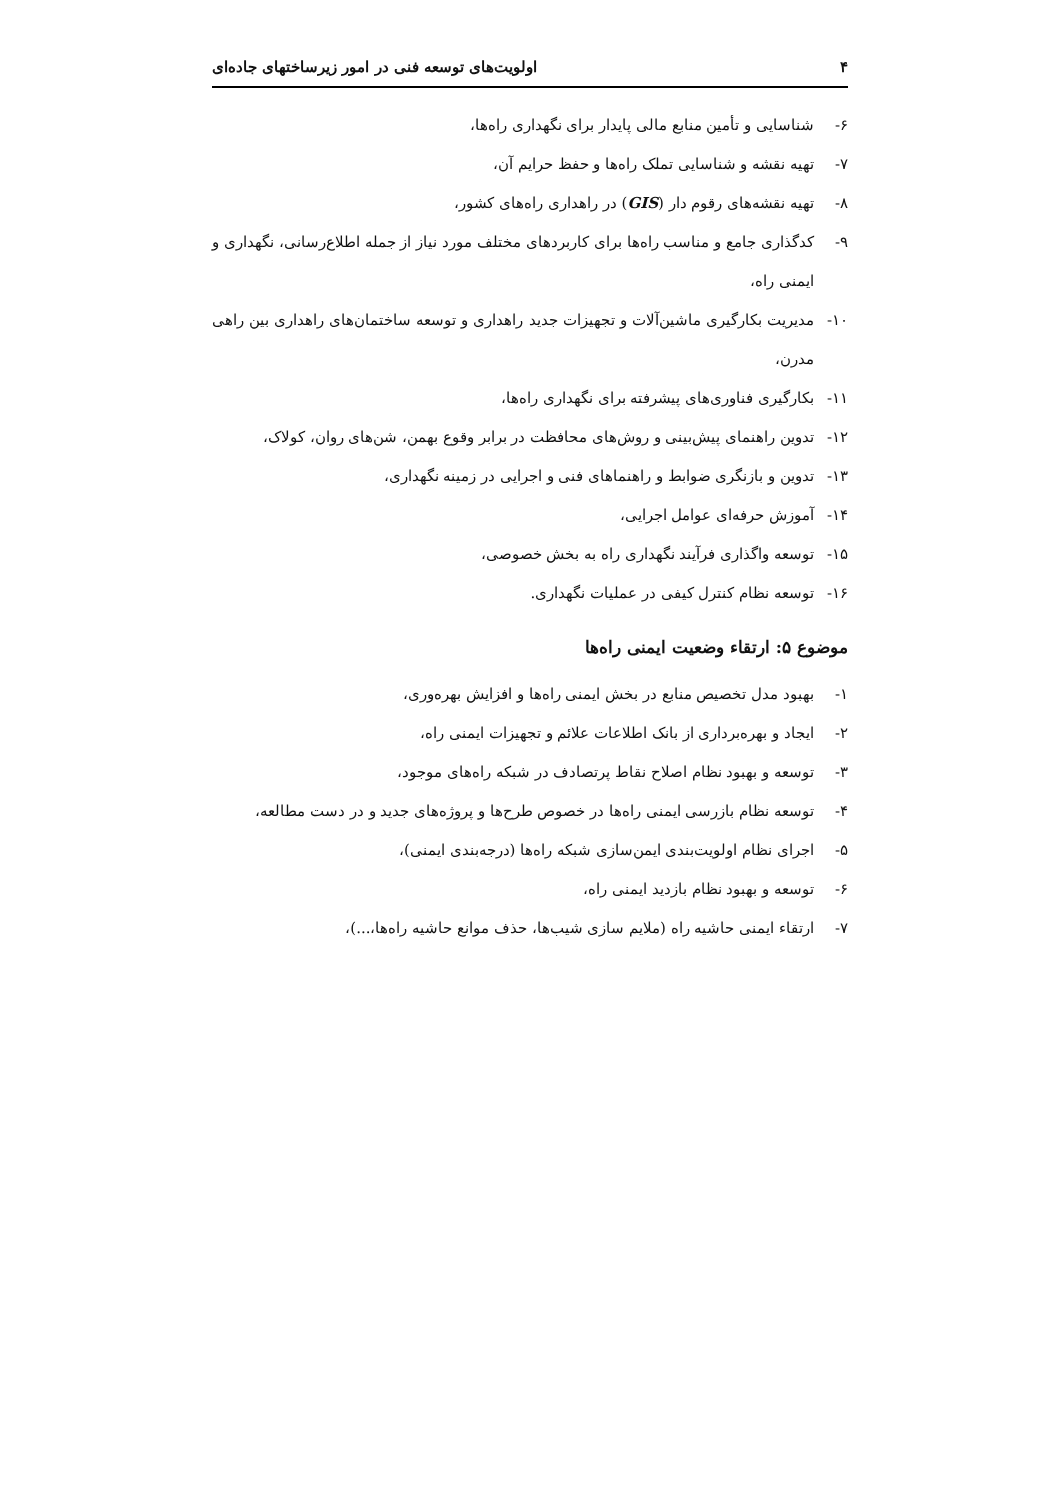۴ اولویت‌های توسعه فنی در امور زیرساختهای جاده‌ای
۶- شناسایی و تأمین منابع مالی پایدار برای نگهداری راه‌ها،
۷- تهیه نقشه و شناسایی تملک راه‌ها و حفظ حرایم آن،
۸- تهیه نقشه‌های رقوم دار (GIS) در راهداری راه‌های کشور،
۹- کدگذاری جامع و مناسب راه‌ها برای کاربردهای مختلف مورد نیاز از جمله اطلاع‌رسانی، نگهداری و ایمنی راه،
۱۰- مدیریت بکارگیری ماشین‌آلات و تجهیزات جدید راهداری و توسعه ساختمان‌های راهداری بین راهی مدرن،
۱۱- بکارگیری فناوری‌های پیشرفته برای نگهداری راه‌ها،
۱۲- تدوین راهنمای پیش‌بینی و روش‌های محافظت در برابر وقوع بهمن، شن‌های روان، کولاک،
۱۳- تدوین و بازنگری ضوابط و راهنماهای فنی و اجرایی در زمینه نگهداری،
۱۴- آموزش حرفه‌ای عوامل اجرایی،
۱۵- توسعه واگذاری فرآیند نگهداری راه به بخش خصوصی،
۱۶- توسعه نظام کنترل کیفی در عملیات نگهداری.
موضوع ۵: ارتقاء وضعیت ایمنی راه‌ها
۱- بهبود مدل تخصیص منابع در بخش ایمنی راه‌ها و افزایش بهره‌وری،
۲- ایجاد و بهره‌برداری از بانک اطلاعات علائم و تجهیزات ایمنی راه،
۳- توسعه و بهبود نظام اصلاح نقاط پرتصادف در شبکه راه‌های موجود،
۴- توسعه نظام بازرسی ایمنی راه‌ها در خصوص طرح‌ها و پروژه‌های جدید و در دست مطالعه،
۵- اجرای نظام اولویت‌بندی ایمن‌سازی شبکه راه‌ها (درجه‌بندی ایمنی)،
۶- توسعه و بهبود نظام بازدید ایمنی راه،
۷- ارتقاء ایمنی حاشیه راه (ملایم سازی شیب‌ها، حذف موانع حاشیه راه‌ها،...)،